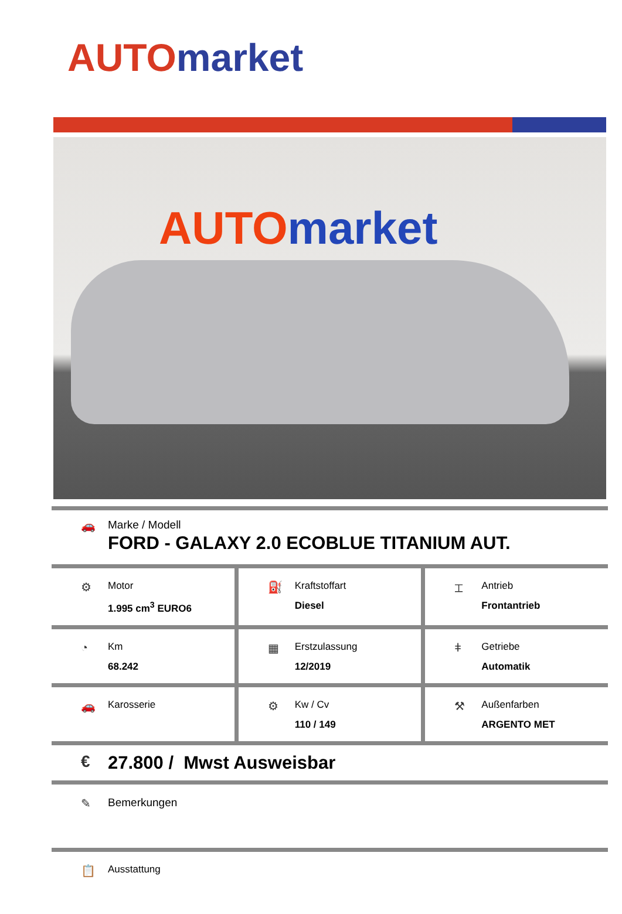AUTO market
AUTO market
🚗 Marke / Modell
FORD - GALAXY 2.0 ECOBLUE TITANIUM AUT.
⚙
Motor
1.995 cm<sup>3</sup> EURO6
⛽
Kraftstoffart
Diesel
⌶
Antrieb
Frontantrieb
◔
Km
68.242
▦
Erstzulassung
12/2019
ǂ
Getriebe
Automatik
🚗
Karosserie
⚙
Kw / Cv
110 / 149
⚒
Außenfarben
ARGENTO MET
€ 27.800 / Mwst Ausweisbar
✎ Bemerkungen
📋
Ausstattung